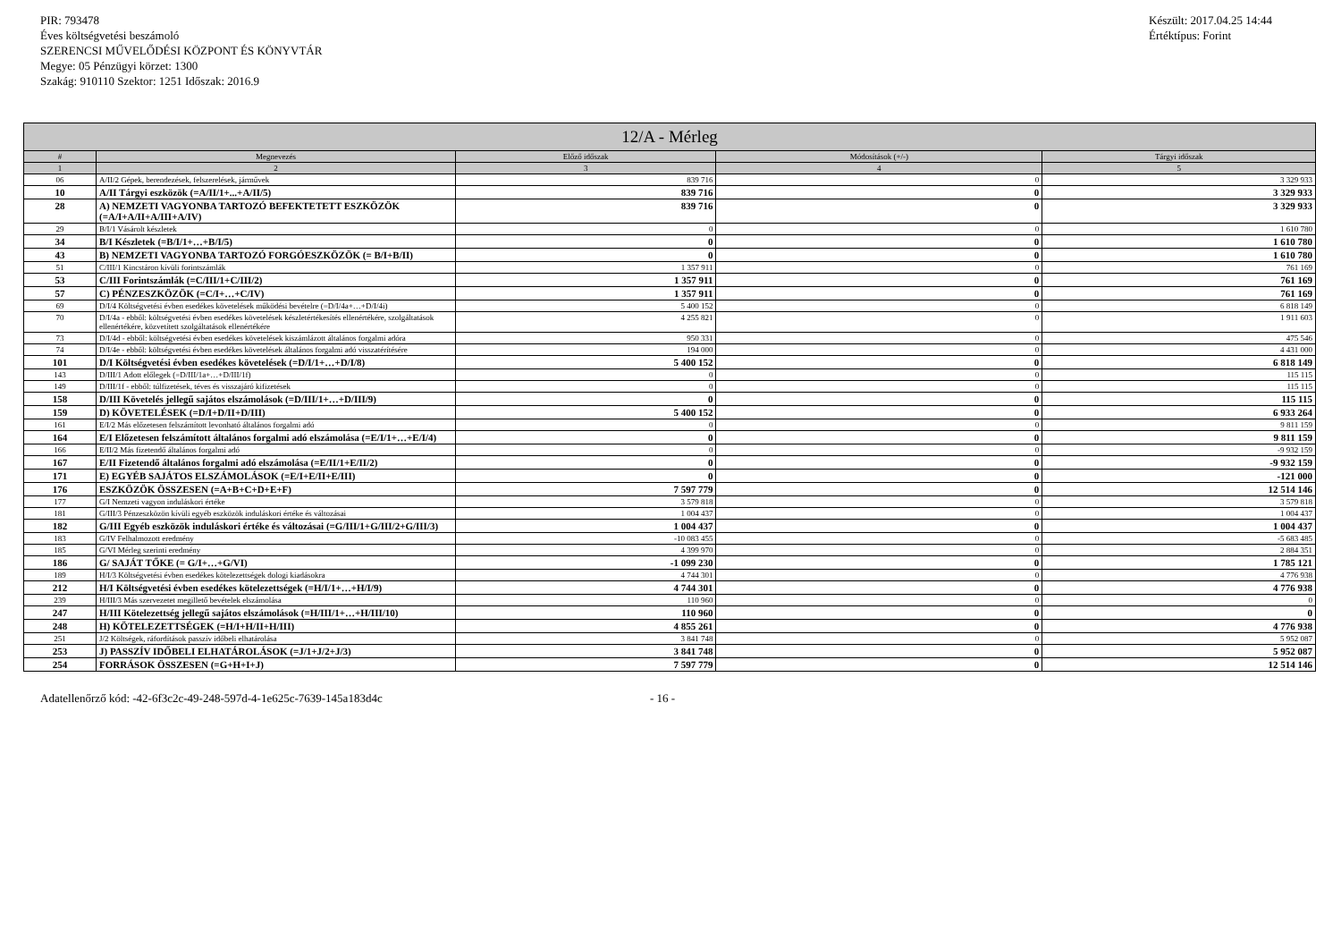PIR: 793478
Éves költségvetési beszámoló
SZERENCSI MŰVELŐDÉSI KÖZPONT ÉS KÖNYVTÁR
Megye: 05 Pénzügyi körzet: 1300
Szakág: 910110 Szektor: 1251 Időszak: 2016.9
Készült: 2017.04.25 14:44
Értéktípus: Forint
| 12/A - Mérleg | | | | |
| --- | --- | --- | --- | --- |
| # | Megnevezés | Előző időszak | Módosítások (+/-) | Tárgyi időszak |
| 1 | 2 | 3 | 4 | 5 |
| 06 | A/II/2 Gépek, berendezések, felszerelések, járművek | 839 716 | 0 | 3 329 933 |
| 10 | A/II Tárgyi eszközök (=A/II/1+...+A/II/5) | 839 716 | 0 | 3 329 933 |
| 28 | A) NEMZETI VAGYONBA TARTOZÓ BEFEKTETETT ESZKÖZÖK (=A/I+A/II+A/III+A/IV) | 839 716 | 0 | 3 329 933 |
| 29 | B/I/1 Vásárolt készletek | 0 | 0 | 1 610 780 |
| 34 | B/I Készletek (=B/I/1+…+B/I/5) | 0 | 0 | 1 610 780 |
| 43 | B) NEMZETI VAGYONBA TARTOZÓ FORGÓESZKÖZÖK (= B/I+B/II) | 0 | 0 | 1 610 780 |
| 51 | C/III/1 Kincstáron kívüli forintszámlák | 1 357 911 | 0 | 761 169 |
| 53 | C/III Forintszámlák (=C/III/1+C/III/2) | 1 357 911 | 0 | 761 169 |
| 57 | C) PÉNZESZKÖZÖK (=C/I+…+C/IV) | 1 357 911 | 0 | 761 169 |
| 69 | D/I/4 Költségvetési évben esedékes követelések működési bevételre (=D/I/4a+…+D/I/4i) | 5 400 152 | 0 | 6 818 149 |
| 70 | D/I/4a - ebből: költségvetési évben esedékes követelések készletértékesítés ellenértékére, szolgáltatások ellenértékére, közvetített szolgáltatások ellenértékére | 4 255 821 | 0 | 1 911 603 |
| 73 | D/I/4d - ebből: költségvetési évben esedékes követelések kiszámlázott általános forgalmi adóra | 950 331 | 0 | 475 546 |
| 74 | D/I/4e - ebből: költségvetési évben esedékes követelések általános forgalmi adó visszatérítésére | 194 000 | 0 | 4 431 000 |
| 101 | D/I Költségvetési évben esedékes követelések (=D/I/1+…+D/I/8) | 5 400 152 | 0 | 6 818 149 |
| 143 | D/III/1 Adott előlegek (=D/III/1a+…+D/III/1f) | 0 | 0 | 115 115 |
| 149 | D/III/1f - ebből: túlfizetések, téves és visszajáró kifizetések | 0 | 0 | 115 115 |
| 158 | D/III Követelés jellegű sajátos elszámolások (=D/III/1+…+D/III/9) | 0 | 0 | 115 115 |
| 159 | D) KÖVETELÉSEK (=D/I+D/II+D/III) | 5 400 152 | 0 | 6 933 264 |
| 161 | E/I/2 Más előzetesen felszámított levonható általános forgalmi adó | 0 | 0 | 9 811 159 |
| 164 | E/I Előzetesen felszámított általános forgalmi adó elszámolása (=E/I/1+…+E/I/4) | 0 | 0 | 9 811 159 |
| 166 | E/II/2 Más fizetendő általános forgalmi adó | 0 | 0 | -9 932 159 |
| 167 | E/II Fizetendő általános forgalmi adó elszámolása (=E/II/1+E/II/2) | 0 | 0 | -9 932 159 |
| 171 | E) EGYÉB SAJÁTOS ELSZÁMOLÁSOK (=E/I+E/II+E/III) | 0 | 0 | -121 000 |
| 176 | ESZKÖZÖK ÖSSZESEN (=A+B+C+D+E+F) | 7 597 779 | 0 | 12 514 146 |
| 177 | G/I Nemzeti vagyon induláskori értéke | 3 579 818 | 0 | 3 579 818 |
| 181 | G/III/3 Pénzeszközön kívüli egyéb eszközök induláskori értéke és változásai | 1 004 437 | 0 | 1 004 437 |
| 182 | G/III Egyéb eszközök induláskori értéke és változásai (=G/III/1+G/III/2+G/III/3) | 1 004 437 | 0 | 1 004 437 |
| 183 | G/IV Felhalmozott eredmény | -10 083 455 | 0 | -5 683 485 |
| 185 | G/VI Mérleg szerinti eredmény | 4 399 970 | 0 | 2 884 351 |
| 186 | G/ SAJÁT TŐKE (= G/I+…+G/VI) | -1 099 230 | 0 | 1 785 121 |
| 189 | H/I/3 Költségvetési évben esedékes kötelezettségek dologi kiadásokra | 4 744 301 | 0 | 4 776 938 |
| 212 | H/I Költségvetési évben esedékes kötelezettségek (=H/I/1+…+H/I/9) | 4 744 301 | 0 | 4 776 938 |
| 239 | H/III/3 Más szervezetet megillető bevételek elszámolása | 110 960 | 0 | 0 |
| 247 | H/III Kötelezettség jellegű sajátos elszámolások (=H/III/1+…+H/III/10) | 110 960 | 0 | 0 |
| 248 | H) KÖTELEZETTSÉGEK (=H/I+H/II+H/III) | 4 855 261 | 0 | 4 776 938 |
| 251 | J/2 Költségek, ráfordítások passzív időbeli elhatárolása | 3 841 748 | 0 | 5 952 087 |
| 253 | J) PASSZÍV IDŐBELI ELHATÁROLÁSOK (=J/1+J/2+J/3) | 3 841 748 | 0 | 5 952 087 |
| 254 | FORRÁSOK ÖSSZESEN (=G+H+I+J) | 7 597 779 | 0 | 12 514 146 |
Adatellenőrző kód: -42-6f3c2c-49-248-597d-4-1e625c-7639-145a183d4c - 16 -